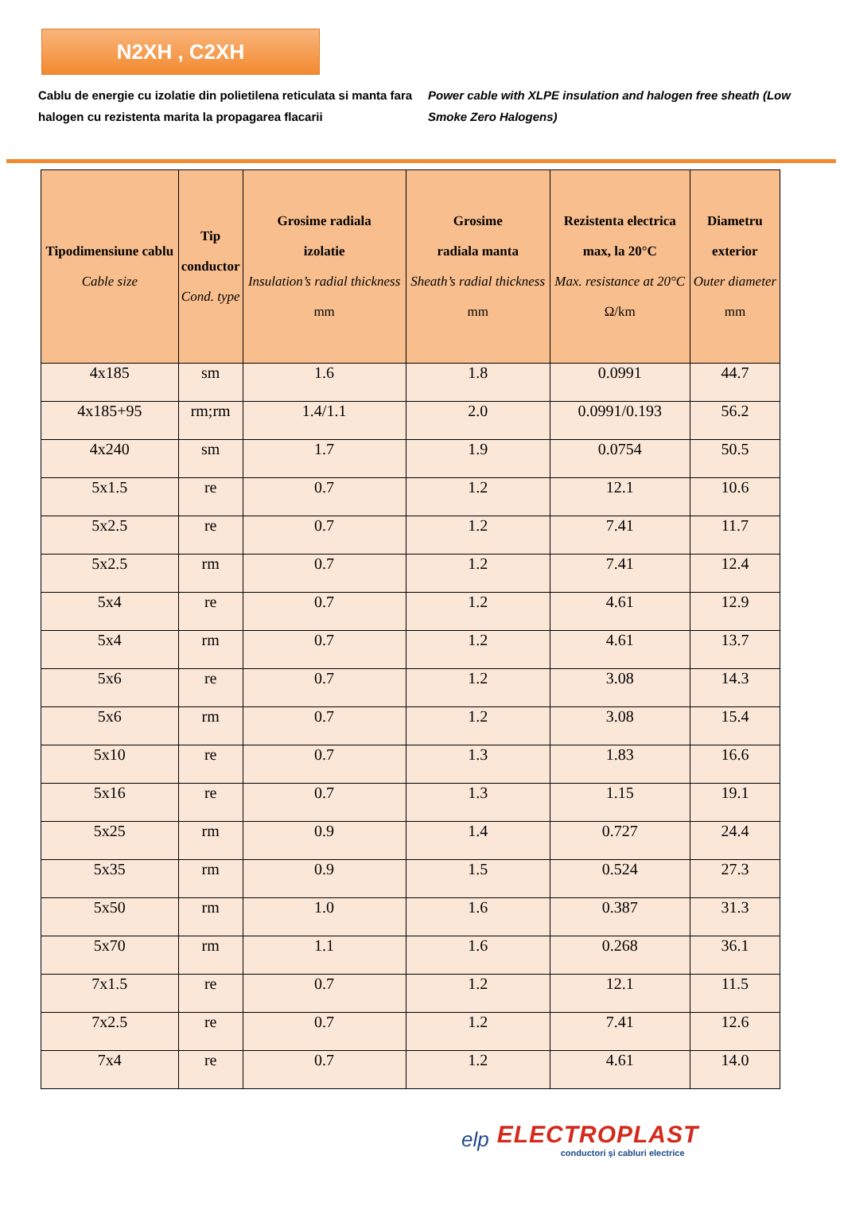N2XH , C2XH
Cablu de energie cu izolatie din polietilena reticulata si manta fara halogen cu rezistenta marita la propagarea flacarii
Power cable with XLPE insulation and halogen free sheath (Low Smoke Zero Halogens)
| Tipodimensiune cablu Cable size | Tip conductor Cond. type | Grosime radiala izolatie Insulation’s radial thickness mm | Grosime radiala manta Sheath’s radial thickness mm | Rezistenta electrica max, la 20°C Max. resistance at 20°C Ω/km | Diametru exterior Outer diameter mm |
| --- | --- | --- | --- | --- | --- |
| 4x185 | sm | 1.6 | 1.8 | 0.0991 | 44.7 |
| 4x185+95 | rm;rm | 1.4/1.1 | 2.0 | 0.0991/0.193 | 56.2 |
| 4x240 | sm | 1.7 | 1.9 | 0.0754 | 50.5 |
| 5x1.5 | re | 0.7 | 1.2 | 12.1 | 10.6 |
| 5x2.5 | re | 0.7 | 1.2 | 7.41 | 11.7 |
| 5x2.5 | rm | 0.7 | 1.2 | 7.41 | 12.4 |
| 5x4 | re | 0.7 | 1.2 | 4.61 | 12.9 |
| 5x4 | rm | 0.7 | 1.2 | 4.61 | 13.7 |
| 5x6 | re | 0.7 | 1.2 | 3.08 | 14.3 |
| 5x6 | rm | 0.7 | 1.2 | 3.08 | 15.4 |
| 5x10 | re | 0.7 | 1.3 | 1.83 | 16.6 |
| 5x16 | re | 0.7 | 1.3 | 1.15 | 19.1 |
| 5x25 | rm | 0.9 | 1.4 | 0.727 | 24.4 |
| 5x35 | rm | 0.9 | 1.5 | 0.524 | 27.3 |
| 5x50 | rm | 1.0 | 1.6 | 0.387 | 31.3 |
| 5x70 | rm | 1.1 | 1.6 | 0.268 | 36.1 |
| 7x1.5 | re | 0.7 | 1.2 | 12.1 | 11.5 |
| 7x2.5 | re | 0.7 | 1.2 | 7.41 | 12.6 |
| 7x4 | re | 0.7 | 1.2 | 4.61 | 14.0 |
elp
ELECTROPLAST
conductori şi cabluri electrice